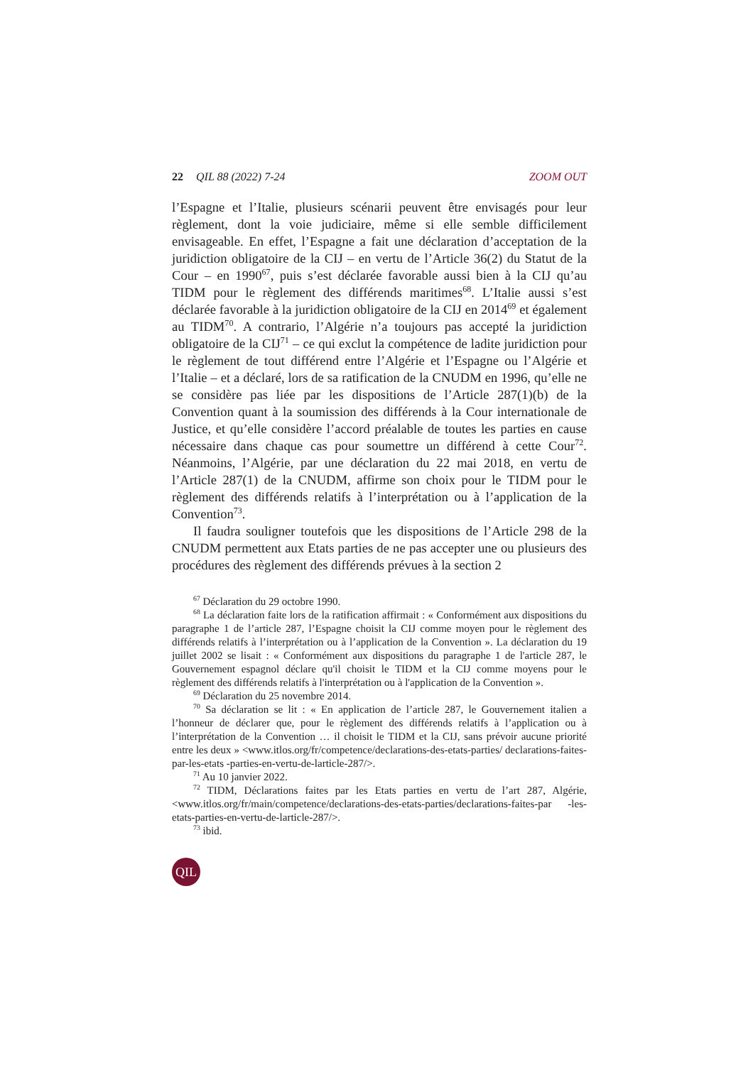22 QIL 88 (2022) 7-24 ZOOM OUT
l’Espagne et l’Italie, plusieurs scénarii peuvent être envisagés pour leur règlement, dont la voie judiciaire, même si elle semble difficilement envisageable. En effet, l’Espagne a fait une déclaration d’acceptation de la juridiction obligatoire de la CIJ – en vertu de l’Article 36(2) du Statut de la Cour – en 1990<sup>67</sup>, puis s’est déclarée favorable aussi bien à la CIJ qu’au TIDM pour le règlement des différends maritimes<sup>68</sup>. L’Italie aussi s’est déclarée favorable à la juridiction obligatoire de la CIJ en 2014<sup>69</sup> et également au TIDM<sup>70</sup>. A contrario, l’Algérie n’a toujours pas accepté la juridiction obligatoire de la CIJ<sup>71</sup> – ce qui exclut la compétence de ladite juridiction pour le règlement de tout différend entre l’Algérie et l’Espagne ou l’Algérie et l’Italie – et a déclaré, lors de sa ratification de la CNUDM en 1996, qu’elle ne se considère pas liée par les dispositions de l’Article 287(1)(b) de la Convention quant à la soumission des différends à la Cour internationale de Justice, et qu’elle considère l’accord préalable de toutes les parties en cause nécessaire dans chaque cas pour soumettre un différend à cette Cour<sup>72</sup>. Néanmoins, l’Algérie, par une déclaration du 22 mai 2018, en vertu de l’Article 287(1) de la CNUDM, affirme son choix pour le TIDM pour le règlement des différends relatifs à l’interprétation ou à l’application de la Convention<sup>73</sup>.
Il faudra souligner toutefois que les dispositions de l’Article 298 de la CNUDM permettent aux Etats parties de ne pas accepter une ou plusieurs des procédures des règlement des différends prévues à la section 2
<sup>67</sup> Déclaration du 29 octobre 1990.
<sup>68</sup> La déclaration faite lors de la ratification affirmait : « Conformément aux dispositions du paragraphe 1 de l’article 287, l’Espagne choisit la CIJ comme moyen pour le règlement des différends relatifs à l’interprétation ou à l’application de la Convention ». La déclaration du 19 juillet 2002 se lisait : « Conformément aux dispositions du paragraphe 1 de l'article 287, le Gouvernement espagnol déclare qu'il choisit le TIDM et la CIJ comme moyens pour le règlement des différends relatifs à l'interprétation ou à l'application de la Convention ».
<sup>69</sup> Déclaration du 25 novembre 2014.
<sup>70</sup> Sa déclaration se lit : « En application de l’article 287, le Gouvernement italien a l’honneur de déclarer que, pour le règlement des différends relatifs à l’application ou à l’interprétation de la Convention … il choisit le TIDM et la CIJ, sans prévoir aucune priorité entre les deux » <www.itlos.org/fr/competence/declarations-des-etats-parties/ declarations-faites-par-les-etats -parties-en-vertu-de-larticle-287/>.
<sup>71</sup> Au 10 janvier 2022.
<sup>72</sup> TIDM, Déclarations faites par les Etats parties en vertu de l’art 287, Algérie, <www.itlos.org/fr/main/competence/declarations-des-etats-parties/declarations-faites-par -les-etats-parties-en-vertu-de-larticle-287/>.
<sup>73</sup> ibid.
QIL